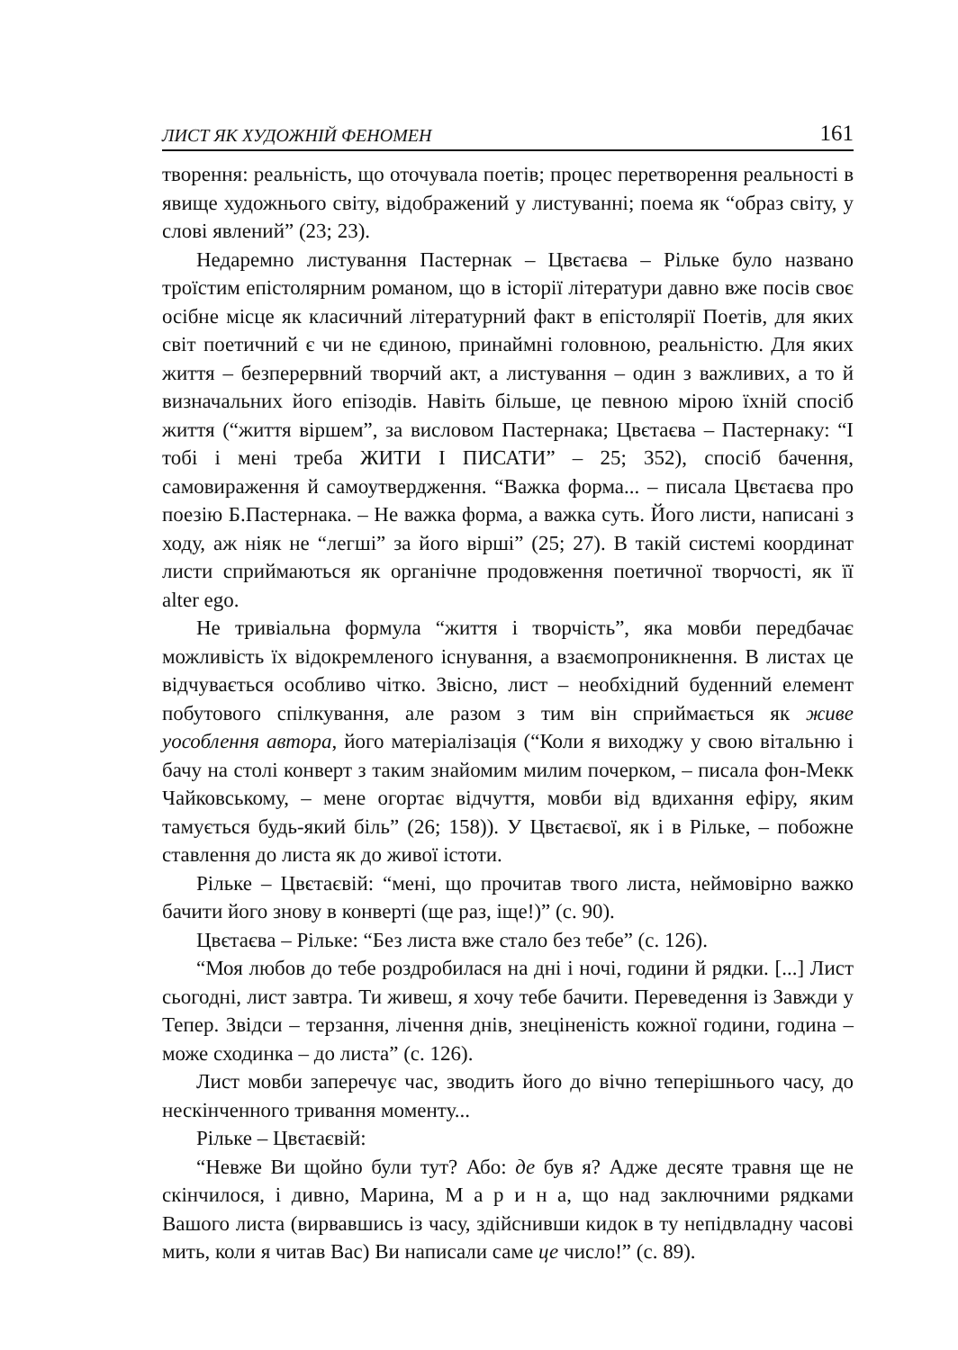ЛИСТ ЯК ХУДОЖНІЙ ФЕНОМЕН 161
творення: реальність, що оточувала поетів; процес перетворення реальності в явище художнього світу, відображений у листуванні; поема як “образ світу, у слові явлений” (23; 23).
Недаремно листування Пастернак – Цвєтаєва – Рільке було названо троїстим епістолярним романом, що в історії літератури давно вже посів своє осібне місце як класичний літературний факт в епістолярії Поетів, для яких світ поетичний є чи не єдиною, принаймні головною, реальністю. Для яких життя – безперервний творчий акт, а листування – один з важливих, а то й визначальних його епізодів. Навіть більше, це певною мірою їхній спосіб життя (“життя віршем”, за висловом Пастернака; Цвєтаєва – Пастернаку: “І тобі і мені треба ЖИТИ І ПИСАТИ” – 25; 352), спосіб бачення, самовираження й самоутвердження. “Важка форма... – писала Цвєтаєва про поезію Б.Пастернака. – Не важка форма, а важка суть. Його листи, написані з ходу, аж ніяк не “легші” за його вірші” (25; 27). В такій системі координат листи сприймаються як органічне продовження поетичної творчості, як її alter ego.
Не тривіальна формула “життя і творчість”, яка мовби передбачає можливість їх відокремленого існування, а взаємопроникнення. В листах це відчувається особливо чітко. Звісно, лист – необхідний буденний елемент побутового спілкування, але разом з тим він сприймається як живе уособлення автора, його матеріалізація (“Коли я виходжу у свою вітальню і бачу на столі конверт з таким знайомим милим почерком, – писала фон-Мекк Чайковському, – мене огортає відчуття, мовби від вдихання ефіру, яким тамується будь-який біль” (26; 158)). У Цвєтаєвої, як і в Рільке, – побожне ставлення до листа як до живої істоти.
Рільке – Цвєтаєвій: “мені, що прочитав твого листа, неймовірно важко бачити його знову в конверті (ще раз, іще!)” (с. 90).
Цвєтаєва – Рільке: “Без листа вже стало без тебе” (с. 126).
“Моя любов до тебе роздробилася на дні і ночі, години й рядки. [...] Лист сьогодні, лист завтра. Ти живеш, я хочу тебе бачити. Переведення із Завжди у Тепер. Звідси – терзання, лічення днів, знецінeність кожної години, година – може сходинка – до листа” (с. 126).
Лист мовби заперечує час, зводить його до вічно теперішнього часу, до нескінченного тривання моменту...
Рільке – Цвєтаєвій:
“Невже Ви щойно були тут? Або: де був я? Адже десяте травня ще не скінчилося, і дивно, Марина, М а р и н а, що над заключними рядками Вашого листа (вирвавшись із часу, здійснивши кидок в ту непідвладну часові мить, коли я читав Вас) Ви написали саме це число!” (с. 89).